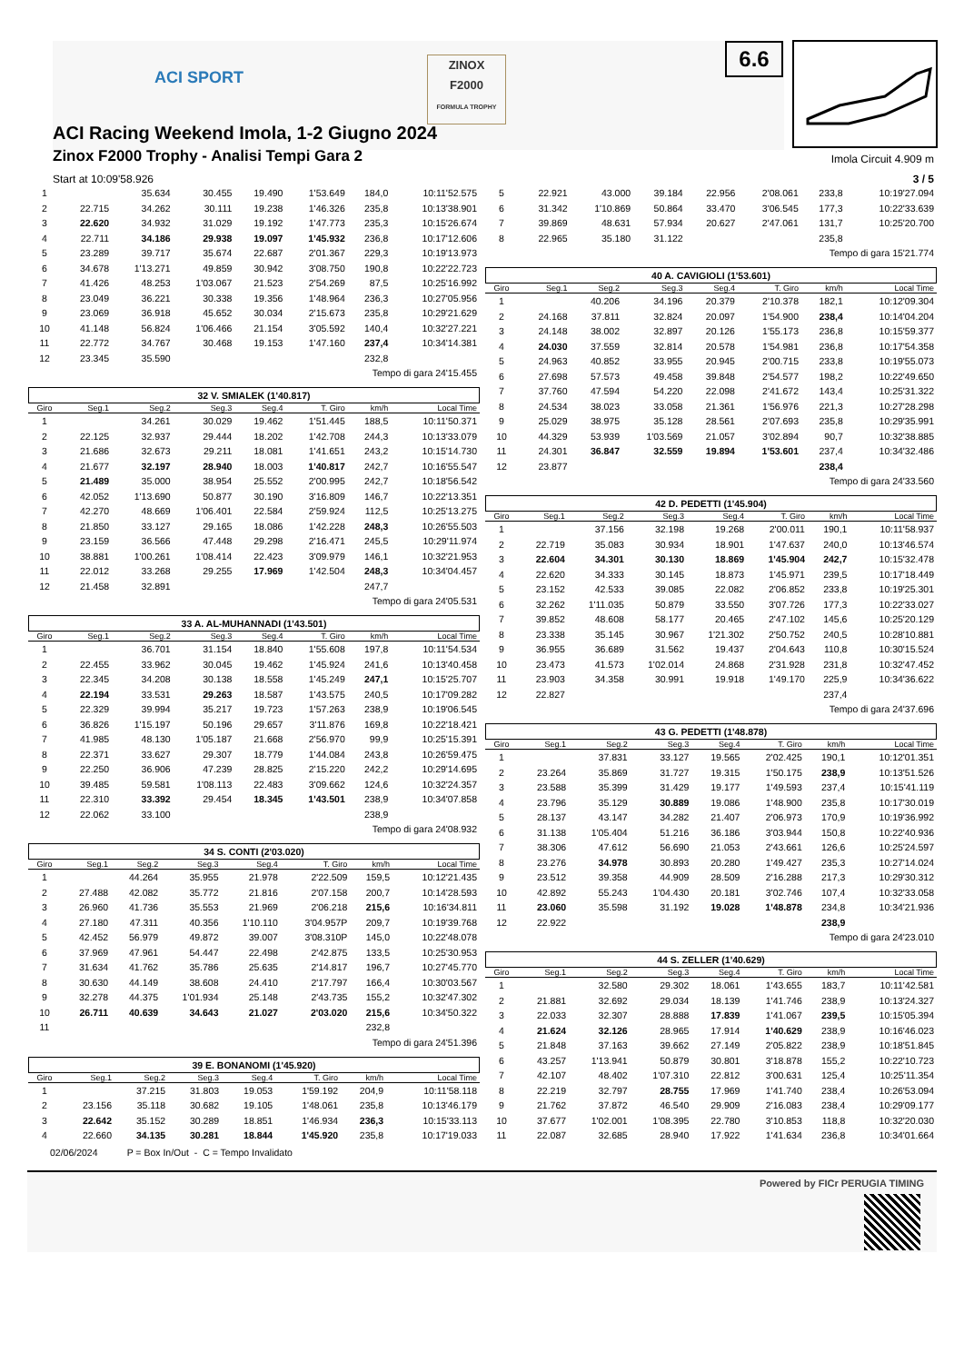ACI SPORT
ZINOX
F2000
FORMULA TROPHY
6.6
ACI Racing Weekend Imola, 1-2 Giugno 2024
Zinox F2000 Trophy - Analisi Tempi Gara 2
Imola Circuit 4.909 m
Start at 10:09'58.926 3 / 5
| 1 | | 35.634 | 30.455 | 19.490 | 1'53.649 | 184,0 | 10:11'52.575 |
| 2 | 22.715 | 34.262 | 30.111 | 19.238 | 1'46.326 | 235,8 | 10:13'38.901 |
| 3 | 22.620 | 34.932 | 31.029 | 19.192 | 1'47.773 | 235,3 | 10:15'26.674 |
| 4 | 22.711 | 34.186 | 29.938 | 19.097 | 1'45.932 | 236,8 | 10:17'12.606 |
| 5 | 23.289 | 39.717 | 35.674 | 22.687 | 2'01.367 | 229,3 | 10:19'13.973 |
| 6 | 34.678 | 1'13.271 | 49.859 | 30.942 | 3'08.750 | 190,8 | 10:22'22.723 |
| 7 | 41.426 | 48.253 | 1'03.067 | 21.523 | 2'54.269 | 87,5 | 10:25'16.992 |
| 8 | 23.049 | 36.221 | 30.338 | 19.356 | 1'48.964 | 236,3 | 10:27'05.956 |
| 9 | 23.069 | 36.918 | 45.652 | 30.034 | 2'15.673 | 235,8 | 10:29'21.629 |
| 10 | 41.148 | 56.824 | 1'06.466 | 21.154 | 3'05.592 | 140,4 | 10:32'27.221 |
| 11 | 22.772 | 34.767 | 30.468 | 19.153 | 1'47.160 | 237,4 | 10:34'14.381 |
| 12 | 23.345 | 35.590 | | | | 232,8 | |
Tempo di gara 24'15.455
32 V. SMIALEK (1'40.817)
| Giro | Seg.1 | Seg.2 | Seg.3 | Seg.4 | T. Giro | km/h | Local Time |
| --- | --- | --- | --- | --- | --- | --- | --- |
| 1 | | 34.261 | 30.029 | 19.462 | 1'51.445 | 188,5 | 10:11'50.371 |
| 2 | 22.125 | 32.937 | 29.444 | 18.202 | 1'42.708 | 244,3 | 10:13'33.079 |
| 3 | 21.686 | 32.673 | 29.211 | 18.081 | 1'41.651 | 243,2 | 10:15'14.730 |
| 4 | 21.677 | 32.197 | 28.940 | 18.003 | 1'40.817 | 242,7 | 10:16'55.547 |
| 5 | 21.489 | 35.000 | 38.954 | 25.552 | 2'00.995 | 242,7 | 10:18'56.542 |
| 6 | 42.052 | 1'13.690 | 50.877 | 30.190 | 3'16.809 | 146,7 | 10:22'13.351 |
| 7 | 42.270 | 48.669 | 1'06.401 | 22.584 | 2'59.924 | 112,5 | 10:25'13.275 |
| 8 | 21.850 | 33.127 | 29.165 | 18.086 | 1'42.228 | 248,3 | 10:26'55.503 |
| 9 | 23.159 | 36.566 | 47.448 | 29.298 | 2'16.471 | 245,5 | 10:29'11.974 |
| 10 | 38.881 | 1'00.261 | 1'08.414 | 22.423 | 3'09.979 | 146,1 | 10:32'21.953 |
| 11 | 22.012 | 33.268 | 29.255 | 17.969 | 1'42.504 | 248,3 | 10:34'04.457 |
| 12 | 21.458 | 32.891 | | | | 247,7 | |
Tempo di gara 24'05.531
33 A. AL-MUHANNADI (1'43.501)
| Giro | Seg.1 | Seg.2 | Seg.3 | Seg.4 | T. Giro | km/h | Local Time |
| --- | --- | --- | --- | --- | --- | --- | --- |
| 1 | | 36.701 | 31.154 | 18.840 | 1'55.608 | 197,8 | 10:11'54.534 |
| 2 | 22.455 | 33.962 | 30.045 | 19.462 | 1'45.924 | 241,6 | 10:13'40.458 |
| 3 | 22.345 | 34.208 | 30.138 | 18.558 | 1'45.249 | 247,1 | 10:15'25.707 |
| 4 | 22.194 | 33.531 | 29.263 | 18.587 | 1'43.575 | 240,5 | 10:17'09.282 |
| 5 | 22.329 | 39.994 | 35.217 | 19.723 | 1'57.263 | 238,9 | 10:19'06.545 |
| 6 | 36.826 | 1'15.197 | 50.196 | 29.657 | 3'11.876 | 169,8 | 10:22'18.421 |
| 7 | 41.985 | 48.130 | 1'05.187 | 21.668 | 2'56.970 | 99,9 | 10:25'15.391 |
| 8 | 22.371 | 33.627 | 29.307 | 18.779 | 1'44.084 | 243,8 | 10:26'59.475 |
| 9 | 22.250 | 36.906 | 47.239 | 28.825 | 2'15.220 | 242,2 | 10:29'14.695 |
| 10 | 39.485 | 59.581 | 1'08.113 | 22.483 | 3'09.662 | 124,6 | 10:32'24.357 |
| 11 | 22.310 | 33.392 | 29.454 | 18.345 | 1'43.501 | 238,9 | 10:34'07.858 |
| 12 | 22.062 | 33.100 | | | | 238,9 | |
Tempo di gara 24'08.932
34 S. CONTI (2'03.020)
| Giro | Seg.1 | Seg.2 | Seg.3 | Seg.4 | T. Giro | km/h | Local Time |
| --- | --- | --- | --- | --- | --- | --- | --- |
| 1 | | 44.264 | 35.955 | 21.978 | 2'22.509 | 159,5 | 10:12'21.435 |
| 2 | 27.488 | 42.082 | 35.772 | 21.816 | 2'07.158 | 200,7 | 10:14'28.593 |
| 3 | 26.960 | 41.736 | 35.553 | 21.969 | 2'06.218 | 215,6 | 10:16'34.811 |
| 4 | 27.180 | 47.311 | 40.356 | 1'10.110 | 3'04.957P | 209,7 | 10:19'39.768 |
| 5 | 42.452 | 56.979 | 49.872 | 39.007 | 3'08.310P | 145,0 | 10:22'48.078 |
| 6 | 37.969 | 47.961 | 54.447 | 22.498 | 2'42.875 | 133,5 | 10:25'30.953 |
| 7 | 31.634 | 41.762 | 35.786 | 25.635 | 2'14.817 | 196,7 | 10:27'45.770 |
| 8 | 30.630 | 44.149 | 38.608 | 24.410 | 2'17.797 | 166,4 | 10:30'03.567 |
| 9 | 32.278 | 44.375 | 1'01.934 | 25.148 | 2'43.735 | 155,2 | 10:32'47.302 |
| 10 | 26.711 | 40.639 | 34.643 | 21.027 | 2'03.020 | 215,6 | 10:34'50.322 |
| 11 | | | | | | 232,8 | |
Tempo di gara 24'51.396
39 E. BONANOMI (1'45.920)
| Giro | Seg.1 | Seg.2 | Seg.3 | Seg.4 | T. Giro | km/h | Local Time |
| --- | --- | --- | --- | --- | --- | --- | --- |
| 1 | | 37.215 | 31.803 | 19.053 | 1'59.192 | 204,9 | 10:11'58.118 |
| 2 | 23.156 | 35.118 | 30.682 | 19.105 | 1'48.061 | 235,8 | 10:13'46.179 |
| 3 | 22.642 | 35.152 | 30.289 | 18.851 | 1'46.934 | 236,3 | 10:15'33.113 |
| 4 | 22.660 | 34.135 | 30.281 | 18.844 | 1'45.920 | 235,8 | 10:17'19.033 |
| 5 | 22.921 | 43.000 | 39.184 | 22.956 | 2'08.061 | 233,8 | 10:19'27.094 |
| 6 | 31.342 | 1'10.869 | 50.864 | 33.470 | 3'06.545 | 177,3 | 10:22'33.639 |
| 7 | 39.869 | 48.631 | 57.934 | 20.627 | 2'47.061 | 131,7 | 10:25'20.700 |
| 8 | 22.965 | 35.180 | 31.122 | | | 235,8 | |
Tempo di gara 15'21.774
40 A. CAVIGIOLI (1'53.601)
| Giro | Seg.1 | Seg.2 | Seg.3 | Seg.4 | T. Giro | km/h | Local Time |
| --- | --- | --- | --- | --- | --- | --- | --- |
| 1 | | 40.206 | 34.196 | 20.379 | 2'10.378 | 182,1 | 10:12'09.304 |
| 2 | 24.168 | 37.811 | 32.824 | 20.097 | 1'54.900 | 238,4 | 10:14'04.204 |
| 3 | 24.148 | 38.002 | 32.897 | 20.126 | 1'55.173 | 236,8 | 10:15'59.377 |
| 4 | 24.030 | 37.559 | 32.814 | 20.578 | 1'54.981 | 236,8 | 10:17'54.358 |
| 5 | 24.963 | 40.852 | 33.955 | 20.945 | 2'00.715 | 233,8 | 10:19'55.073 |
| 6 | 27.698 | 57.573 | 49.458 | 39.848 | 2'54.577 | 198,2 | 10:22'49.650 |
| 7 | 37.760 | 47.594 | 54.220 | 22.098 | 2'41.672 | 143,4 | 10:25'31.322 |
| 8 | 24.534 | 38.023 | 33.058 | 21.361 | 1'56.976 | 221,3 | 10:27'28.298 |
| 9 | 25.029 | 38.975 | 35.128 | 28.561 | 2'07.693 | 235,8 | 10:29'35.991 |
| 10 | 44.329 | 53.939 | 1'03.569 | 21.057 | 3'02.894 | 90,7 | 10:32'38.885 |
| 11 | 24.301 | 36.847 | 32.559 | 19.894 | 1'53.601 | 237,4 | 10:34'32.486 |
| 12 | 23.877 | | | | | 238,4 | |
Tempo di gara 24'33.560
42 D. PEDETTI (1'45.904)
| Giro | Seg.1 | Seg.2 | Seg.3 | Seg.4 | T. Giro | km/h | Local Time |
| --- | --- | --- | --- | --- | --- | --- | --- |
| 1 | | 37.156 | 32.198 | 19.268 | 2'00.011 | 190,1 | 10:11'58.937 |
| 2 | 22.719 | 35.083 | 30.934 | 18.901 | 1'47.637 | 240,0 | 10:13'46.574 |
| 3 | 22.604 | 34.301 | 30.130 | 18.869 | 1'45.904 | 242,7 | 10:15'32.478 |
| 4 | 22.620 | 34.333 | 30.145 | 18.873 | 1'45.971 | 239,5 | 10:17'18.449 |
| 5 | 23.152 | 42.533 | 39.085 | 22.082 | 2'06.852 | 233,8 | 10:19'25.301 |
| 6 | 32.262 | 1'11.035 | 50.879 | 33.550 | 3'07.726 | 177,3 | 10:22'33.027 |
| 7 | 39.852 | 48.608 | 58.177 | 20.465 | 2'47.102 | 145,6 | 10:25'20.129 |
| 8 | 23.338 | 35.145 | 30.967 | 1'21.302 | 2'50.752 | 240,5 | 10:28'10.881 |
| 9 | 36.955 | 36.689 | 31.562 | 19.437 | 2'04.643 | 110,8 | 10:30'15.524 |
| 10 | 23.473 | 41.573 | 1'02.014 | 24.868 | 2'31.928 | 231,8 | 10:32'47.452 |
| 11 | 23.903 | 34.358 | 30.991 | 19.918 | 1'49.170 | 225,9 | 10:34'36.622 |
| 12 | 22.827 | | | | | 237,4 | |
Tempo di gara 24'37.696
43 G. PEDETTI (1'48.878)
| Giro | Seg.1 | Seg.2 | Seg.3 | Seg.4 | T. Giro | km/h | Local Time |
| --- | --- | --- | --- | --- | --- | --- | --- |
| 1 | | 37.831 | 33.127 | 19.565 | 2'02.425 | 190,1 | 10:12'01.351 |
| 2 | 23.264 | 35.869 | 31.727 | 19.315 | 1'50.175 | 238,9 | 10:13'51.526 |
| 3 | 23.588 | 35.399 | 31.429 | 19.177 | 1'49.593 | 237,4 | 10:15'41.119 |
| 4 | 23.796 | 35.129 | 30.889 | 19.086 | 1'48.900 | 235,8 | 10:17'30.019 |
| 5 | 28.137 | 43.147 | 34.282 | 21.407 | 2'06.973 | 170,9 | 10:19'36.992 |
| 6 | 31.138 | 1'05.404 | 51.216 | 36.186 | 3'03.944 | 150,8 | 10:22'40.936 |
| 7 | 38.306 | 47.612 | 56.690 | 21.053 | 2'43.661 | 126,6 | 10:25'24.597 |
| 8 | 23.276 | 34.978 | 30.893 | 20.280 | 1'49.427 | 235,3 | 10:27'14.024 |
| 9 | 23.512 | 39.358 | 44.909 | 28.509 | 2'16.288 | 217,3 | 10:29'30.312 |
| 10 | 42.892 | 55.243 | 1'04.430 | 20.181 | 3'02.746 | 107,4 | 10:32'33.058 |
| 11 | 23.060 | 35.598 | 31.192 | 19.028 | 1'48.878 | 234,8 | 10:34'21.936 |
| 12 | 22.922 | | | | | 238,9 | |
Tempo di gara 24'23.010
44 S. ZELLER (1'40.629)
| Giro | Seg.1 | Seg.2 | Seg.3 | Seg.4 | T. Giro | km/h | Local Time |
| --- | --- | --- | --- | --- | --- | --- | --- |
| 1 | | 32.580 | 29.302 | 18.061 | 1'43.655 | 183,7 | 10:11'42.581 |
| 2 | 21.881 | 32.692 | 29.034 | 18.139 | 1'41.746 | 238,9 | 10:13'24.327 |
| 3 | 22.033 | 32.307 | 28.888 | 17.839 | 1'41.067 | 239,5 | 10:15'05.394 |
| 4 | 21.624 | 32.126 | 28.965 | 17.914 | 1'40.629 | 238,9 | 10:16'46.023 |
| 5 | 21.848 | 37.163 | 39.662 | 27.149 | 2'05.822 | 238,9 | 10:18'51.845 |
| 6 | 43.257 | 1'13.941 | 50.879 | 30.801 | 3'18.878 | 155,2 | 10:22'10.723 |
| 7 | 42.107 | 48.402 | 1'07.310 | 22.812 | 3'00.631 | 125,4 | 10:25'11.354 |
| 8 | 22.219 | 32.797 | 28.755 | 17.969 | 1'41.740 | 238,4 | 10:26'53.094 |
| 9 | 21.762 | 37.872 | 46.540 | 29.909 | 2'16.083 | 238,4 | 10:29'09.177 |
| 10 | 37.677 | 1'02.001 | 1'08.395 | 22.780 | 3'10.853 | 118,8 | 10:32'20.030 |
| 11 | 22.087 | 32.685 | 28.940 | 17.922 | 1'41.634 | 236,8 | 10:34'01.664 |
02/06/2024 P = Box In/Out - C = Tempo Invalidato
Powered by FICr PERUGIA TIMING